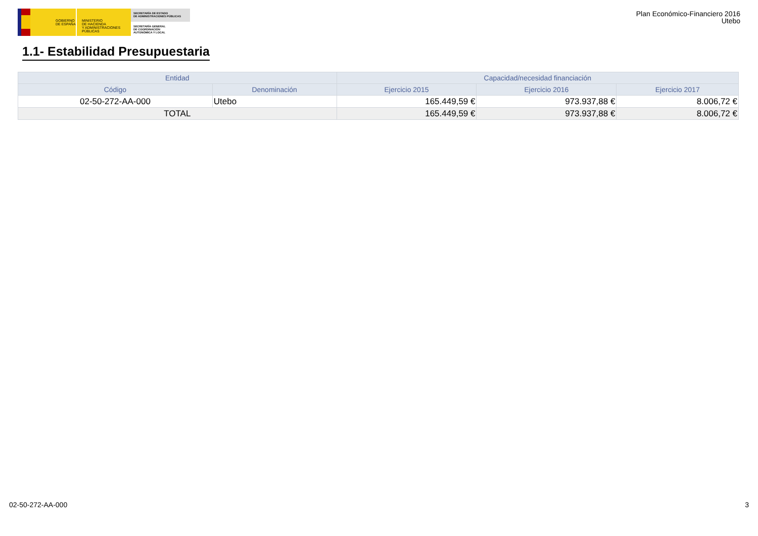GOBIERNO
DE ESPAÑA
MINISTERIO
DE HACIENDA
Y ADMINISTRACIONES PÚBLICAS
SECRETARÍA DE ESTADO
DE ADMINISTRACIONES PÚBLICAS
SECRETARÍA GENERAL
DE COORDINACIÓN
AUTONÓMICA Y LOCAL
Plan Económico-Financiero 2016
Utebo
1.1- Estabilidad Presupuestaria
| Entidad | | Capacidad/necesidad financiación | | |
| --- | --- | --- | --- | --- |
| Código | Denominación | Ejercicio 2015 | Ejercicio 2016 | Ejercicio 2017 |
| 02-50-272-AA-000 | Utebo | 165.449,59 € | 973.937,88 € | 8.006,72 € |
| TOTAL | | 165.449,59 € | 973.937,88 € | 8.006,72 € |
02-50-272-AA-000 3